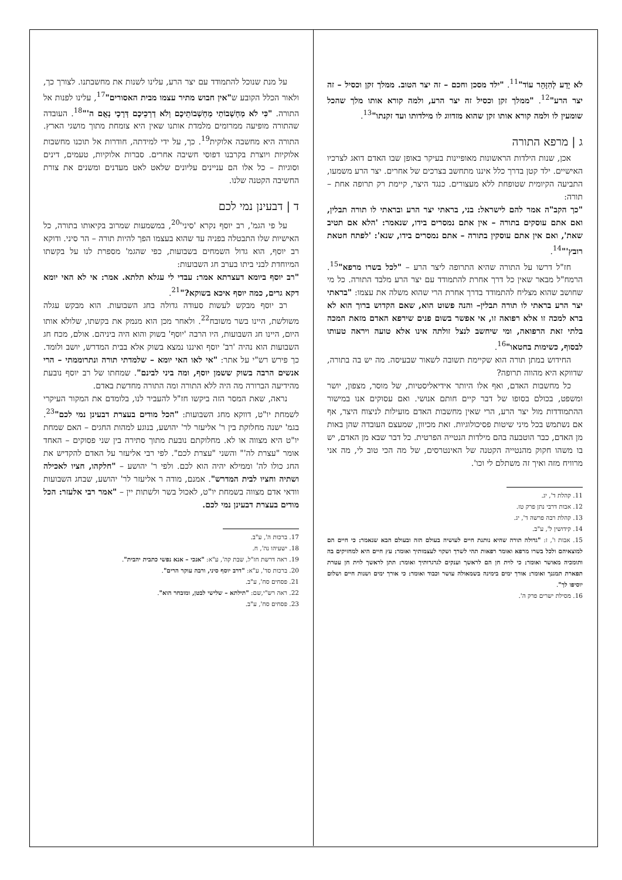לֹא יָדַע לְהִזָּהֵר עוֹד"<sup>11</sup>. "ילד מסכן וחכם – זה יצר הטוב. ממלך זקן וכסיל – זה יצר הרע"<sup>12</sup>. "ממלך זקן וכסיל זה יצר הרע, ולמה קורא אותו מלך שהכל שומעין לו ולמה קורא אותו זקן שהוא מזדווג לו מילדותו ועד זקנתו"<sup>13</sup>.
ג | מרפא התורה
אכן, שנות הילדות הראשונות מאופיינות בעיקר באופן שבו האדם דואג לצרכיו האישיים. ילד קטן בדרך כלל איננו מתחשב בצרכים של אחרים. יצר הרע משמעו, התביעה הקיומית שטופחת ללא מעצורים. כנגד היצר, קיימת רק תרופה אחת – תורה:
"כך הקב"ה אמר להם לישראל: בני, בראתי יצר הרע ובראתי לו תורה תבלין, ואם אתם עוסקים בתורה – אין אתם נמסרים בידו, שנאמר: 'הלא אם תטיב שאת', ואם אין אתם עוסקין בתורה – אתם נמסרים בידו, שנא': 'לפתח חטאת רובץ'"<sup>14</sup>.
חז"ל דרשו על התורה שהיא התרופה ליצר הרע – "לכל בשרו מרפא"<sup>15</sup>. הרמח"ל מבאר שאין כל דרך אחרת להתמודד עם יצר הרע מלבד התורה. כל מי שחושב שהוא מצליח להתמודד בדרך אחרת הרי שהוא משלה את עצמו: "בראתי יצר הרע בראתי לו תורה תבלין– והנה פשוט הוא, שאם הקדוש ברוך הוא לא ברא למכה זו אלא רפואה זו, אי אפשר בשום פנים שירפא האדם מזאת המכה בלתי זאת הרפואה, ומי שיחשב לנצל זולתה אינו אלא טועה ויראה טעותו לבסוף, כשימות בחטאו"<sup>16</sup>.
החידוש במתן תורה הוא שקיימת תשובה לשאור שבעיסה. מה יש בה בתורה, שדווקא היא מהווה תרופה?
כל מחשבות האדם, ואף אלו היותר אידיאליסטיות, של מוסר, מצפון, יושר ומשפט, בכולם בסופו של דבר קיים חותם אנושי. ואם עסוקים אנו במישור ההתמודדות מול יצר הרע, הרי שאין מחשבות האדם מועילות לניצוח היצר, אף אם נשתמש בכל מיני שיטות פסיכולוגיות. זאת מכיוון, שמעצם העובדה שהן באות מן האדם, כבר הוטבעה בהם מילדות הנטייה הפרטית. כל דבר שבא מן האדם, יש בו משהו חקוק מהנטייה הקטנה של האינטרסים, של מה הכי טוב לי, מה אני מרוויח מזה ואיך זה משתלם לי וכו'.
11. קהלת ד', יג.
12. אבות דרבי נתן פרק טז.
13. קהלת רבה פרשה ד', יג.
14. קידושין ל', ע"ב.
15. אבות ו', ז: "גדולה תורה שהיא נותנת חיים לעושיה בעולם הזה ובעולם הבא שנאמר: כי חיים הם למוצאיהם ולכל בשרו מרפא ואומר רפאות תהי לשרך ושקוי לעצמותיך ואומר: עץ חיים היא למחזיקים בה ותומכיה מאושר ואומר: כי לוית חן הם לראשך וענקים לגרגרותיך ואומר: תתן לראשך לוית חן עטרת תפארת תמגנך ואומר: אורך ימים בימינה בשמאולה עושר וכבוד ואומר: כי אורך ימים ושנות חיים ושלום יוסיפו לך".
16. מסילת ישרים פרק ה'.
על מנת שנוכל להתמודד עם יצר הרע, עלינו לשנות את מחשבתנו. לצורך כך, ולאור הכלל הקובע ש"אין חבוש מתיר עצמו מבית האסורים"<sup>17</sup>, עלינו לפנות אל התורה. "כִּי לֹא מַחְשְׁבוֹתַי מַחְשְׁבוֹתֵיכֶם וְלֹא דַרְכֵיכֶם דְּרָכָי נְאֻם ה'"<sup>18</sup>. העובדה שהתורה מופיעה ממרומים מלמדת אותנו שאין היא צומחת מתוך מושגי הארץ. התורה היא מחשבה אלוקית<sup>19</sup>. כך, על ידי למידתה, חודרות אל תוכנו מחשבות אלוקיות ויוצרת בקרבנו דפוסי חשיבה אחרים. סברות אלוקיות, טעמים, דינים וסוגיות – כל אלו הם עניינים עליונים שלאט לאט מעדנים ומשנים את צורת החשיבה הקטנה שלנו.
ד | דבעינן נמי לכם
על פי הגמ', רב יוסף נקרא 'סיני'<sup>20</sup>, במשמעות שמרוב בקיאותו בתורה, כל האישיות שלו התבטלה בפניה עד שהוא בעצמו הפך להיות תורה – הר סיני. ודוקא רב יוסף, הוא גדול השמחים בשבועות, כפי שהגמ' מספרת לנו על בקשתו המיוחדת לבני ביתו בערב חג השבועות:
"רב יוסף ביומא דעצרתא אמר: עבדי לי עגלא תלתא. אמר: אי לא האי יומא דקא גרים, כמה יוסף איכא בשוקא?"<sup>21</sup>.
רב יוסף מבקש לעשות סעודה גדולה בחג השבועות. הוא מבקש עגלה משולשת, היינו בשר משובח<sup>22</sup>. ולאחר מכן הוא מנמק את בקשתו, שלולא אותו היום, היינו חג השבועות, היו הרבה 'יוסף' בשוק והוא היה ביניהם. אולם, מכח חג השבועות הוא נהיה 'רב' יוסף ואיננו נמצא בשוק אלא בבית המדרש, יושב ולומד. כך פירש רש"י על אתר: "אי לאו האי יומא – שלמדתי תורה ונתרוממתי – הרי אנשים הרבה בשוק ששמן יוסף, ומה ביני לבינם". שמחתו של רב יוסף נובעת מהידיעה הברורה מה היה ללא התורה ומה התורה מחדשת באדם.
נראה, שאת המסר הזה ביקשו חז"ל להעביר לנו, בלומדם את המקור העיקרי לשמחת יו"ט, דווקא מחג השבועות: "הכל מודים בעצרת דבעינן נמי לכם"<sup>23</sup>. בגמ' ישנה מחלוקת בין ר' אליעזר לר' יהושע, בנוגע למהות החגים – האם שמחת יו"ט היא מצווה או לא. מחלוקתם נובעת מתוך סתירה בין שני פסוקים – האחד אומר "עצרת לה'" והשני "עצרת לכם". לפי רבי אליעזר על האדם להקדיש את החג כולו לה' וממילא יהיה הוא לכם. ולפי ר' יהושע – "חלקהו, חציו לאכילה ושתיה וחציו לבית המדרש". אמנם, מודה ר אליעזר לר' יהושע, שבחג השבועות וודאי אדם מצווה בשמחת יו"ט, לאכול בשר ולשתות יין – "אמר רבי אלעזר: הכל מודים בעצרת דבעינן נמי לכם.
17. ברכות ה', ע"ב.
18. ישעיהו נה', ח.
19. ראה דרשת חז"ל, שבת קה', ע"א: "אנכי – אנא נפשי כתבית יהבית".
20. ברכות סד', ע"א: "דרב יוסף סיני, ורבה עוקר הרים".
21. פסחים סח', ע"ב.
22. ראה רש"י,שם: "תילתא – שלישי לבטן, ומובחר הוא".
23. פסחים סח', ע"ב.